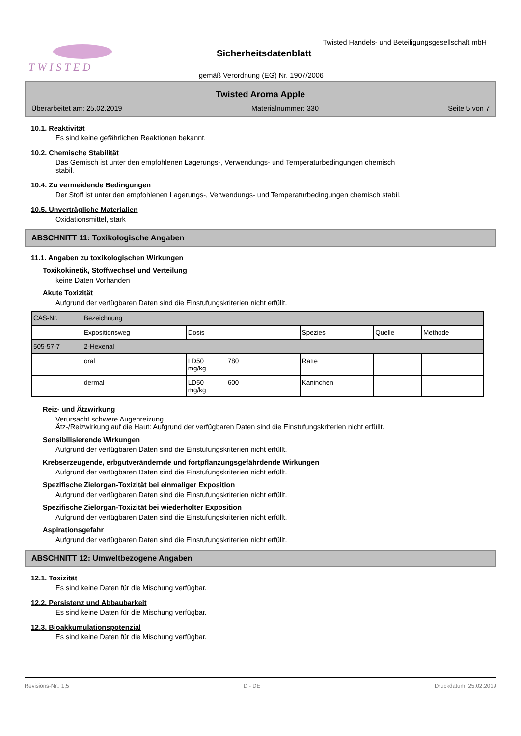TWISTED
Twisted Handels- und Beteiligungsgesellschaft mbH
Sicherheitsdatenblatt
gemäß Verordnung (EG) Nr. 1907/2006
Twisted Aroma Apple
Überarbeitet am: 25.02.2019 Materialnummer: 330 Seite 5 von 7
10.1. Reaktivität
Es sind keine gefährlichen Reaktionen bekannt.
10.2. Chemische Stabilität
Das Gemisch ist unter den empfohlenen Lagerungs-, Verwendungs- und Temperaturbedingungen chemisch
stabil.
10.4. Zu vermeidende Bedingungen
Der Stoff ist unter den empfohlenen Lagerungs-, Verwendungs- und Temperaturbedingungen chemisch stabil.
10.5. Unverträgliche Materialien
Oxidationsmittel, stark
ABSCHNITT 11: Toxikologische Angaben
11.1. Angaben zu toxikologischen Wirkungen
Toxikokinetik, Stoffwechsel und Verteilung
keine Daten Vorhanden
Akute Toxizität
Aufgrund der verfügbaren Daten sind die Einstufungskriterien nicht erfüllt.
| CAS-Nr. | Bezeichnung | | | | |
| | Expositionsweg | Dosis | Spezies | Quelle | Methode |
| 505-57-7 | 2-Hexenal | | | | |
| | oral | LD50 780 mg/kg | Ratte | | |
| | dermal | LD50 600 mg/kg | Kaninchen | | |
Reiz- und Ätzwirkung
Verursacht schwere Augenreizung.
Ätz-/Reizwirkung auf die Haut: Aufgrund der verfügbaren Daten sind die Einstufungskriterien nicht erfüllt.
Sensibilisierende Wirkungen
Aufgrund der verfügbaren Daten sind die Einstufungskriterien nicht erfüllt.
Krebserzeugende, erbgutverändernde und fortpflanzungsgefährdende Wirkungen
Aufgrund der verfügbaren Daten sind die Einstufungskriterien nicht erfüllt.
Spezifische Zielorgan-Toxizität bei einmaliger Exposition
Aufgrund der verfügbaren Daten sind die Einstufungskriterien nicht erfüllt.
Spezifische Zielorgan-Toxizität bei wiederholter Exposition
Aufgrund der verfügbaren Daten sind die Einstufungskriterien nicht erfüllt.
Aspirationsgefahr
Aufgrund der verfügbaren Daten sind die Einstufungskriterien nicht erfüllt.
ABSCHNITT 12: Umweltbezogene Angaben
12.1. Toxizität
Es sind keine Daten für die Mischung verfügbar.
12.2. Persistenz und Abbaubarkeit
Es sind keine Daten für die Mischung verfügbar.
12.3. Bioakkumulationspotenzial
Es sind keine Daten für die Mischung verfügbar.
Revisions-Nr.: 1,5 D - DE Druckdatum: 25.02.2019